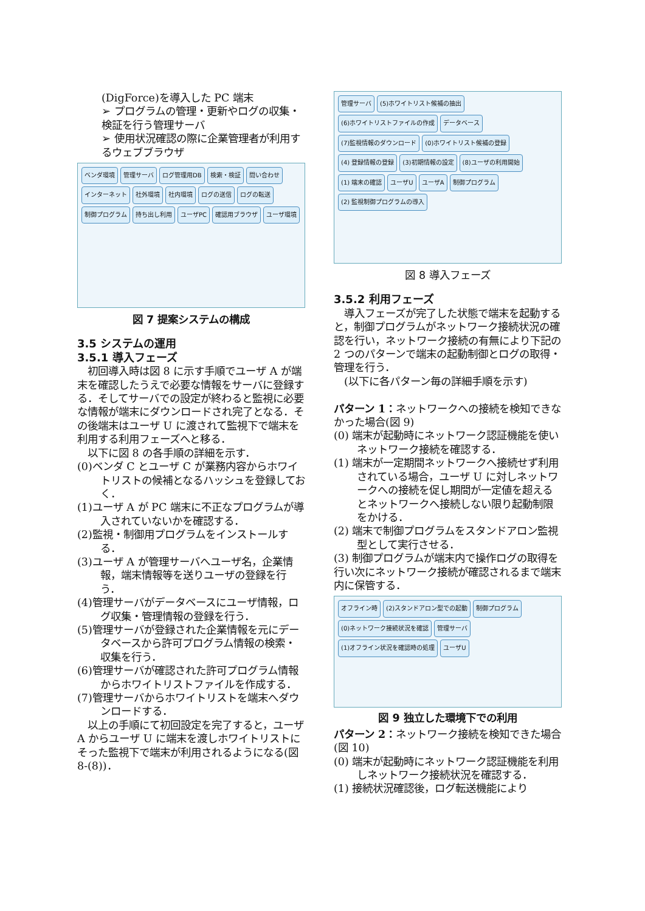(DigForce)を導入した PC 端末
➢ プログラムの管理・更新やログの収集・検証を行う管理サーバ
➢ 使用状況確認の際に企業管理者が利用するウェブブラウザ
ベンダ環境 管理サーバ ログ管理用DB 検索・検証 問い合わせ インターネット 社外環境 社内環境 ログの送信 ログの転送 制御プログラム 持ち出し利用 ユーザPC 確認用ブラウザ ユーザ環境
図 7 提案システムの構成
3.5 システムの運用
3.5.1 導入フェーズ
　初回導入時は図 8 に示す手順でユーザ A が端末を確認したうえで必要な情報をサーバに登録する．そしてサーバでの設定が終わると監視に必要な情報が端末にダウンロードされ完了となる．その後端末はユーザ U に渡されて監視下で端末を利用する利用フェーズへと移る．
　以下に図 8 の各手順の詳細を示す．
(0)ベンダ C とユーザ C が業務内容からホワイトリストの候補となるハッシュを登録しておく．
(1)ユーザ A が PC 端末に不正なプログラムが導入されていないかを確認する．
(2)監視・制御用プログラムをインストールする．
(3)ユーザ A が管理サーバへユーザ名，企業情報，端末情報等を送りユーザの登録を行う．
(4)管理サーバがデータベースにユーザ情報，ログ収集・管理情報の登録を行う．
(5)管理サーバが登録された企業情報を元にデータベースから許可プログラム情報の検索・収集を行う．
(6)管理サーバが確認された許可プログラム情報からホワイトリストファイルを作成する．
(7)管理サーバからホワイトリストを端末へダウンロードする．
　以上の手順にて初回設定を完了すると，ユーザ A からユーザ U に端末を渡しホワイトリストにそった監視下で端末が利用されるようになる(図 8-(8))．
管理サーバ (5)ホワイトリスト候補の抽出 (6)ホワイトリストファイルの作成 データベース (7)監視情報のダウンロード (0)ホワイトリスト候補の登録 (4) 登録情報の登録 (3)初期情報の設定 (8)ユーザの利用開始 (1) 端末の確認 ユーザU ユーザA 制御プログラム (2) 監視制御プログラムの導入
図 8 導入フェーズ
3.5.2 利用フェーズ
　導入フェーズが完了した状態で端末を起動すると，制御プログラムがネットワーク接続状況の確認を行い，ネットワーク接続の有無により下記の 2 つのパターンで端末の起動制御とログの取得・管理を行う．
　(以下に各パターン毎の詳細手順を示す)
パターン 1：ネットワークへの接続を検知できなかった場合(図 9)
(0) 端末が起動時にネットワーク認証機能を使いネットワーク接続を確認する．
(1) 端末が一定期間ネットワークへ接続せず利用されている場合，ユーザ U に対しネットワークへの接続を促し期間が一定値を超えるとネットワークへ接続しない限り起動制限をかける．
(2) 端末で制御プログラムをスタンドアロン監視型として実行させる．
(3) 制御プログラムが端末内で操作ログの取得を行い次にネットワーク接続が確認されるまで端末内に保管する．
オフライン時 (2)スタンドアロン型での起動 制御プログラム (0)ネットワーク接続状況を確認 管理サーバ (1)オフライン状況を確認時の処理 ユーザU
図 9 独立した環境下での利用
パターン 2：ネットワーク接続を検知できた場合(図 10)
(0) 端末が起動時にネットワーク認証機能を利用しネットワーク接続状況を確認する．
(1) 接続状況確認後，ログ転送機能により